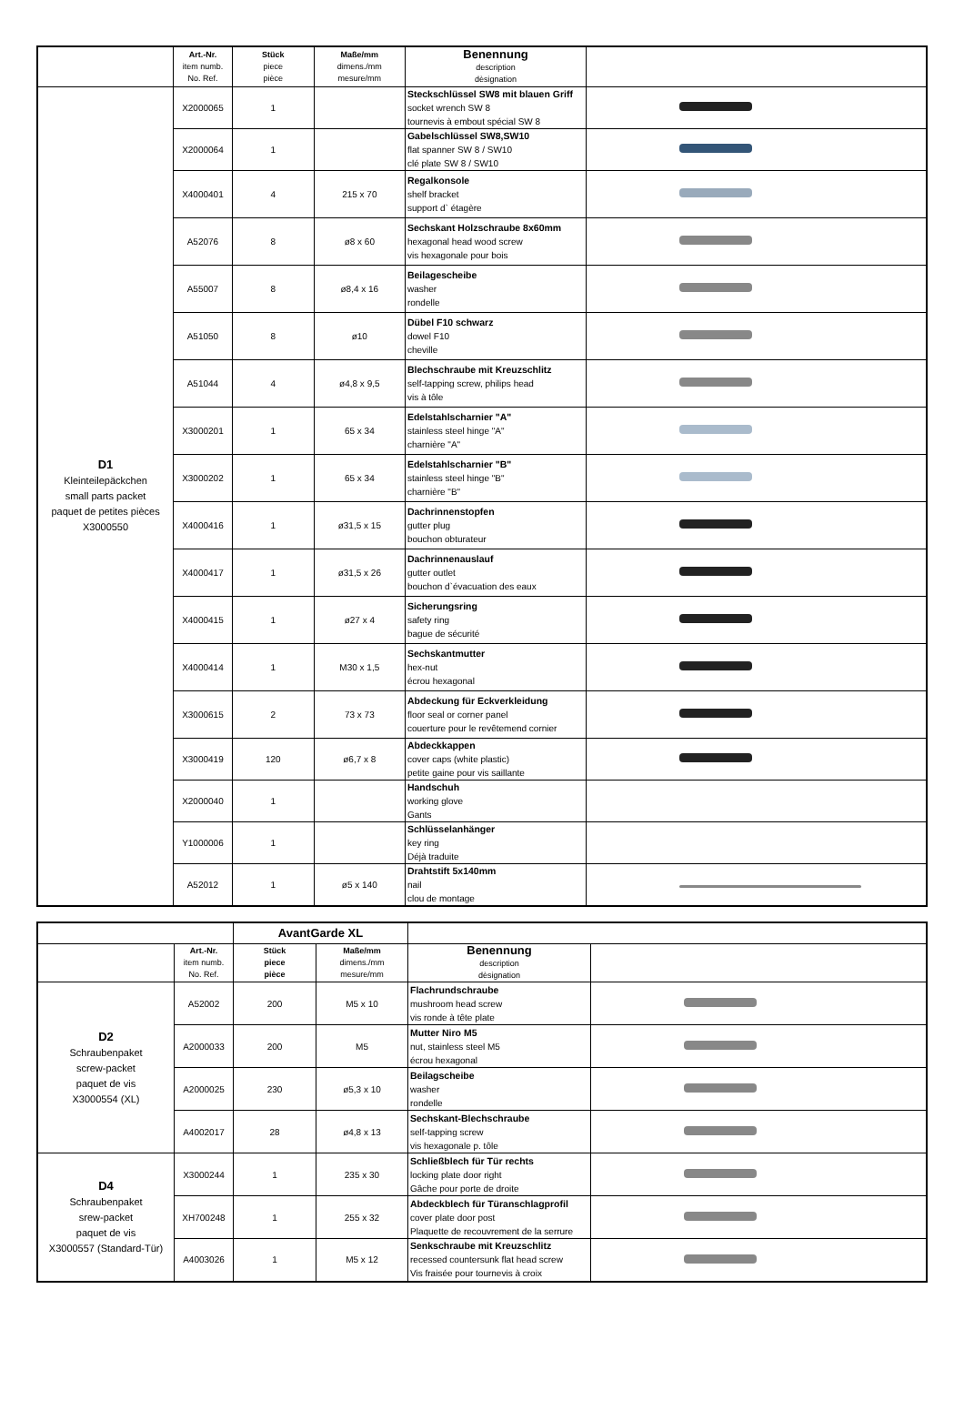| | Art.-Nr. item numb. No. Ref. | Stück piece pièce | Maße/mm dimens./mm mesure/mm | Benennung description dèsignation | |
| --- | --- | --- | --- | --- | --- |
| D1 Kleinteilepäckchen small parts packet paquet de petites pièces X3000550 | X2000065 | 1 | | Steckschlüssel SW8 mit blauen Griff socket wrench SW 8 tournevis à embout spécial SW 8 | |
| | X2000064 | 1 | | Gabelschlüssel SW8,SW10 flat spanner SW 8 / SW10 clé plate SW 8 / SW10 | |
| | X4000401 | 4 | 215 x 70 | Regalkonsole shelf bracket support d` étagère | |
| | A52076 | 8 | ø8 x 60 | Sechskant Holzschraube 8x60mm hexagonal head wood screw vis hexagonale pour bois | |
| | A55007 | 8 | ø8,4 x 16 | Beilagescheibe washer rondelle | |
| | A51050 | 8 | ø10 | Dübel F10 schwarz dowel F10 cheville | |
| | A51044 | 4 | ø4,8 x 9,5 | Blechschraube mit Kreuzschlitz self-tapping screw, philips head vis à tôle | |
| | X3000201 | 1 | 65 x 34 | Edelstahlscharnier "A" stainless steel hinge "A" charnière "A" | |
| | X3000202 | 1 | 65 x 34 | Edelstahlscharnier "B" stainless steel hinge "B" charnière "B" | |
| | X4000416 | 1 | ø31,5 x 15 | Dachrinnenstopfen gutter plug bouchon obturateur | |
| | X4000417 | 1 | ø31,5 x 26 | Dachrinnenauslauf gutter outlet bouchon d`évacuation des eaux | |
| | X4000415 | 1 | ø27 x 4 | Sicherungsring safety ring bague de sécurité | |
| | X4000414 | 1 | M30 x 1,5 | Sechskantmutter hex-nut écrou hexagonal | |
| | X3000615 | 2 | 73 x 73 | Abdeckung für Eckverkleidung floor seal or corner panel couerture pour le revêtemend cornier | |
| | X3000419 | 120 | ø6,7 x 8 | Abdeckkappen cover caps (white plastic) petite gaine pour vis saillante | |
| | X2000040 | 1 | | Handschuh working glove Gants | |
| | Y1000006 | 1 | | Schlüsselanhänger key ring Déjà traduite | |
| | A52012 | 1 | ø5 x 140 | Drahtstift 5x140mm nail clou de montage | |
| | | AvantGarde XL | | | |
| | Art.-Nr. item numb. No. Ref. | Stück piece pièce | Maße/mm dimens./mm mesure/mm | Benennung description dèsignation | |
| D2 Schraubenpaket screw-packet paquet de vis X3000554 (XL) | A52002 | 200 | M5 x 10 | Flachrundschraube mushroom head screw vis ronde à tête plate | |
| | A2000033 | 200 | M5 | Mutter Niro M5 nut, stainless steel M5 écrou hexagonal | |
| | A2000025 | 230 | ø5,3 x 10 | Beilagscheibe washer rondelle | |
| | A4002017 | 28 | ø4,8 x 13 | Sechskant-Blechschraube self-tapping screw vis hexagonale p. tôle | |
| D4 Schraubenpaket srew-packet paquet de vis X3000557 (Standard-Tür) | X3000244 | 1 | 235 x 30 | Schließblech für Tür rechts locking plate door right Gâche pour porte de droite | |
| | XH700248 | 1 | 255 x 32 | Abdeckblech für Türanschlagprofil cover plate door post Plaquette de recouvrement de la serrure | |
| | A4003026 | 1 | M5 x 12 | Senkschraube mit Kreuzschlitz recessed countersunk flat head screw Vis fraisée pour tournevis à croix | |